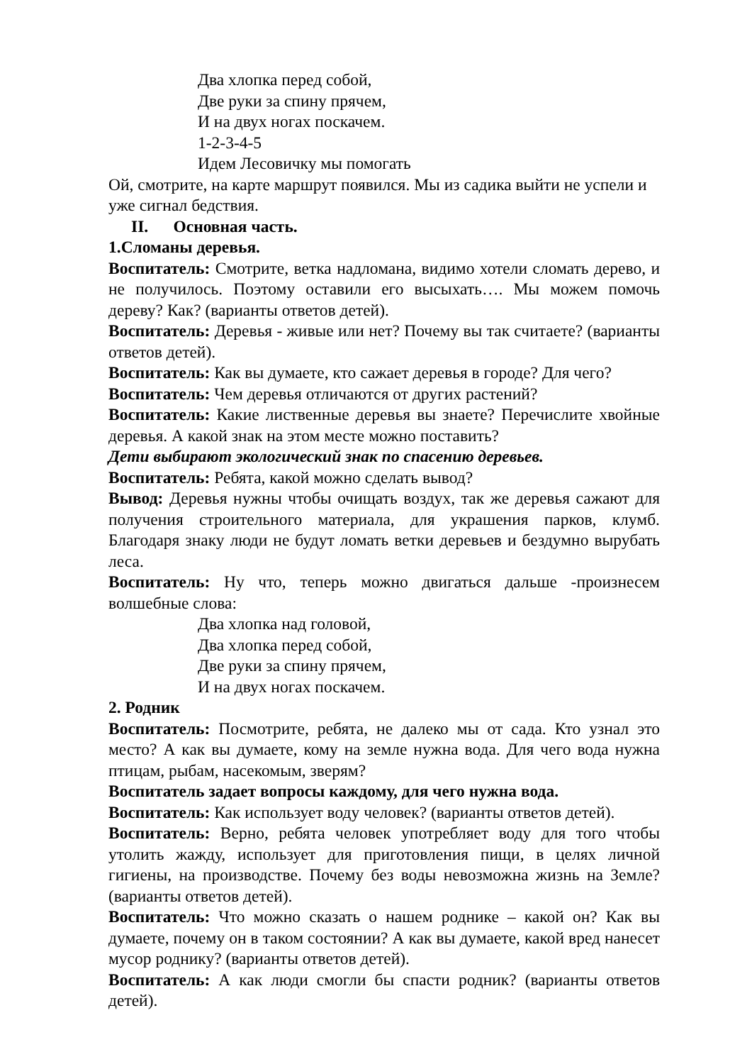Два хлопка перед собой,
Две руки за спину прячем,
И на двух ногах поскачем.
1-2-3-4-5
Идем Лесовичку мы помогать
Ой, смотрите, на карте маршрут появился. Мы из садика выйти не успели и уже сигнал бедствия.
II. Основная часть.
1.Сломаны деревья.
Воспитатель: Смотрите, ветка надломана, видимо хотели сломать дерево, и не получилось. Поэтому оставили его высыхать…. Мы можем помочь дереву? Как? (варианты ответов детей).
Воспитатель: Деревья - живые или нет? Почему вы так считаете? (варианты ответов детей).
Воспитатель: Как вы думаете, кто сажает деревья в городе? Для чего?
Воспитатель: Чем деревья отличаются от других растений?
Воспитатель: Какие лиственные деревья вы знаете? Перечислите хвойные деревья. А какой знак на этом месте можно поставить?
Дети выбирают экологический знак по спасению деревьев.
Воспитатель: Ребята, какой можно сделать вывод?
Вывод: Деревья нужны чтобы очищать воздух, так же деревья сажают для получения строительного материала, для украшения парков, клумб. Благодаря знаку люди не будут ломать ветки деревьев и бездумно вырубать леса.
Воспитатель: Ну что, теперь можно двигаться дальше -произнесем волшебные слова:
Два хлопка над головой,
Два хлопка перед собой,
Две руки за спину прячем,
И на двух ногах поскачем.
2. Родник
Воспитатель: Посмотрите, ребята, не далеко мы от сада. Кто узнал это место? А как вы думаете, кому на земле нужна вода. Для чего вода нужна птицам, рыбам, насекомым, зверям?
Воспитатель задает вопросы каждому, для чего нужна вода.
Воспитатель: Как использует воду человек? (варианты ответов детей).
Воспитатель: Верно, ребята человек употребляет воду для того чтобы утолить жажду, использует для приготовления пищи, в целях личной гигиены, на производстве. Почему без воды невозможна жизнь на Земле? (варианты ответов детей).
Воспитатель: Что можно сказать о нашем роднике – какой он? Как вы думаете, почему он в таком состоянии? А как вы думаете, какой вред нанесет мусор роднику? (варианты ответов детей).
Воспитатель: А как люди смогли бы спасти родник? (варианты ответов детей).